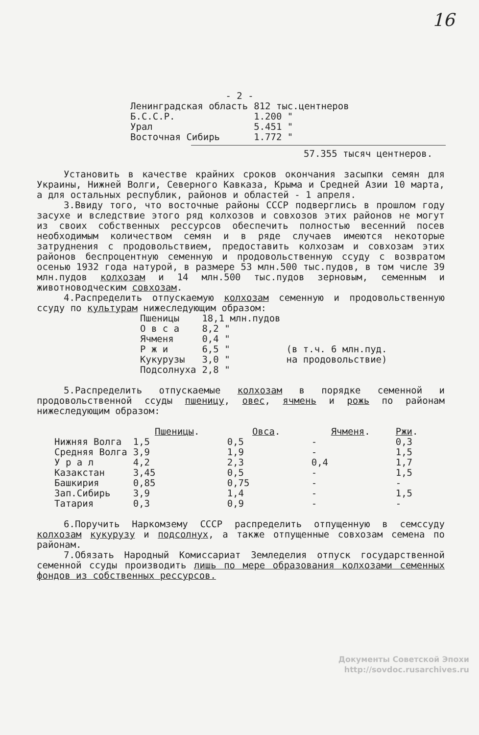16
- 2 -
| Ленинградская область | 812 тыс.центнеров |
| Б.С.С.Р. | 1.200 " |
| Урал | 5.451 " |
| Восточная Сибирь | 1.772 " |
57.355 тысяч центнеров.
Установить в качестве крайних сроков окончания засыпки семян для Украины, Нижней Волги, Северного Кавказа, Крыма и Средней Азии 10 марта, а для остальных республик, районов и областей - 1 апреля.
3.Ввиду того, что восточные районы СССР подверглись в прошлом году засухе и вследствие этого ряд колхозов и совхозов этих районов не могут из своих собственных рессурсов обеспечить полностью весенний посев необходимым количеством семян и в ряде случаев имеются некоторые затруднения с продовольствием, предоставить колхозам и совхозам этих районов беспроцентную семенную и продовольственную ссуду с возвратом осенью 1932 года натурой, в размере 53 млн.500 тыс.пудов, в том числе 39 млн.пудов колхозам и 14 млн.500 тыс.пудов зерновым, семенным и животноводческим совхозам.
4.Распределить отпускаемую колхозам семенную и продовольственную ссуду по культурам нижеследующим образом:
| Пшеницы | 18,1 млн.пудов | |
| О в с а | 8,2 " | |
| Ячменя | 0,4 " | |
| Р ж и | 6,5 " | (в т.ч. 6 млн.пуд. |
| Кукурузы | 3,0 " | на продовольствие) |
| Подсолнуха | 2,8 " | |
5.Распределить отпускаемые колхозам в порядке семенной и продовольственной ссуды пшеницу, овес, ячмень и рожь по районам нижеследующим образом:
| | Пшеницы . | Овса . | Ячменя . | Ржи . |
| --- | --- | --- | --- | --- |
| Нижняя Волга | 1,5 | 0,5 | - | 0,3 |
| Средняя Волга | 3,9 | 1,9 | - | 1,5 |
| У р а л | 4,2 | 2,3 | 0,4 | 1,7 |
| Казакстан | 3,45 | 0,5 | - | 1,5 |
| Башкирия | 0,85 | 0,75 | - | - |
| Зап.Сибирь | 3,9 | 1,4 | - | 1,5 |
| Татария | 0,3 | 0,9 | - | - |
6.Поручить Наркомзему СССР распределить отпущенную в семссуду колхозам кукурузу и подсолнух, а также отпущенные совхозам семена по районам.
7.Обязать Народный Комиссариат Земледелия отпуск государственной семенной ссуды производить лишь по мере образования колхозами семенных фондов из собственных рессурсов.
Документы Советской Эпохи
http://sovdoc.rusarchives.ru